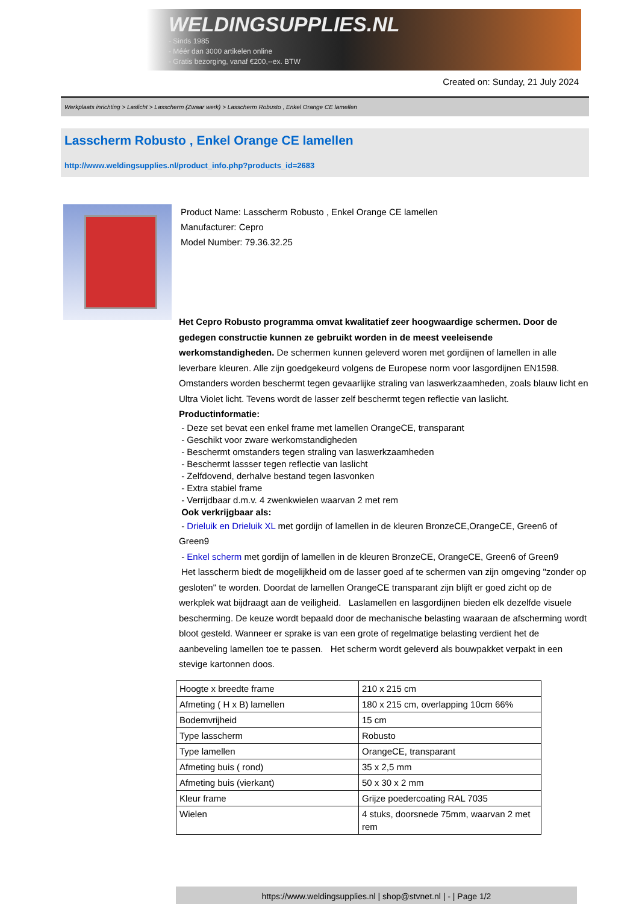WELDINGSUPPLIES.NL
- Sinds 1985
- Méér dan 3000 artikelen online
- Gratis bezorging, vanaf €200,--ex. BTW
Created on: Sunday, 21 July 2024
Werkplaats inrichting > Laslicht > Lasscherm (Zwaar werk) > Lasscherm Robusto , Enkel Orange CE lamellen
Lasscherm Robusto , Enkel Orange CE lamellen
http://www.weldingsupplies.nl/product_info.php?products_id=2683
Product Name: Lasscherm Robusto , Enkel Orange CE lamellen
Manufacturer: Cepro
Model Number: 79.36.32.25
Het Cepro Robusto programma omvat kwalitatief zeer hoogwaardige schermen. Door de gedegen constructie kunnen ze gebruikt worden in de meest veeleisende werkomstandigheden. De schermen kunnen geleverd woren met gordijnen of lamellen in alle leverbare kleuren. Alle zijn goedgekeurd volgens de Europese norm voor lasgordijnen EN1598. Omstanders worden beschermt tegen gevaarlijke straling van laswerkzaamheden, zoals blauw licht en Ultra Violet licht. Tevens wordt de lasser zelf beschermt tegen reflectie van laslicht. Productinformatie:
- Deze set bevat een enkel frame met lamellen OrangeCE, transparant
- Geschikt voor zware werkomstandigheden
- Beschermt omstanders tegen straling van laswerkzaamheden
- Beschermt lassser tegen reflectie van laslicht
- Zelfdovend, derhalve bestand tegen lasvonken
- Extra stabiel frame
- Verrijdbaar d.m.v. 4 zwenkwielen waarvan 2 met rem
Ook verkrijgbaar als:
- Drieluik en Drieluik XL met gordijn of lamellen in de kleuren BronzeCE,OrangeCE, Green6 of Green9
- Enkel scherm met gordijn of lamellen in de kleuren BronzeCE, OrangeCE, Green6 of Green9
Het lasscherm biedt de mogelijkheid om de lasser goed af te schermen van zijn omgeving "zonder op gesloten" te worden. Doordat de lamellen OrangeCE transparant zijn blijft er goed zicht op de werkplek wat bijdraagt aan de veiligheid. Laslamellen en lasgordijnen bieden elk dezelfde visuele bescherming. De keuze wordt bepaald door de mechanische belasting waaraan de afscherming wordt bloot gesteld. Wanneer er sprake is van een grote of regelmatige belasting verdient het de aanbeveling lamellen toe te passen. Het scherm wordt geleverd als bouwpakket verpakt in een stevige kartonnen doos.
| Hoogte x breedte frame | 210 x 215 cm |
| Afmeting ( H x B) lamellen | 180 x 215 cm, overlapping 10cm 66% |
| Bodemvrijheid | 15 cm |
| Type lasscherm | Robusto |
| Type lamellen | OrangeCE, transparant |
| Afmeting buis ( rond) | 35 x 2,5 mm |
| Afmeting buis (vierkant) | 50 x 30 x 2 mm |
| Kleur frame | Grijze poedercoating RAL 7035 |
| Wielen | 4 stuks, doorsnede 75mm, waarvan 2 met rem |
https://www.weldingsupplies.nl | shop@stvnet.nl | - | Page 1/2